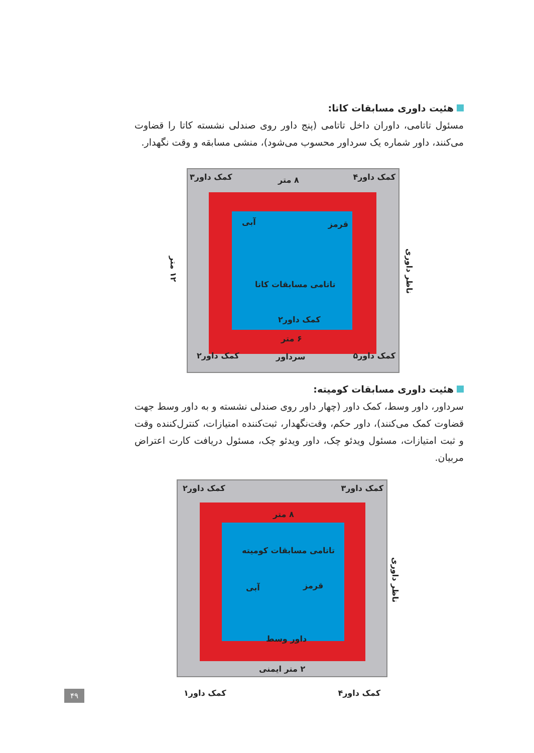هئیت داوری مسابقات کاتا:
مسئول تاتامی، داوران داخل تاتامی (پنج داور روی صندلی نشسته کاتا را قضاوت می‌کنند، داور شماره یک سرداور محسوب می‌شود)، منشی مسابقه و وقت نگهدار.
کمک داور۴ ۸ متر
کمک داور۳
قرمز آبی
تاتامی مسابقات کاتا
کمک داور۲
۶ متر
کمک داور۵ سرداور
کمک داور۲
۱۲ متر
ناظر داوری
هئیت داوری مسابقات کومیته:
سرداور، داور وسط، کمک داور (چهار داور روی صندلی نشسته و به داور وسط جهت قضاوت کمک می‌کنند)، داور حکم، وقت‌نگهدار، ثبت‌کننده امتیازات، کنترل‌کننده وقت و ثبت امتیازات، مسئول ویدئو چک، داور ویدئو چک، مسئول دریافت کارت اعتراض مربیان.
کمک داور۳ کمک داور۲
۸ متر
تاتامی مسابقات کومیته
قرمز
آبی
داور وسط
۲ متر ایمنی
کمک داور۴ کمک داور۱
ناظر داوری
۴۹